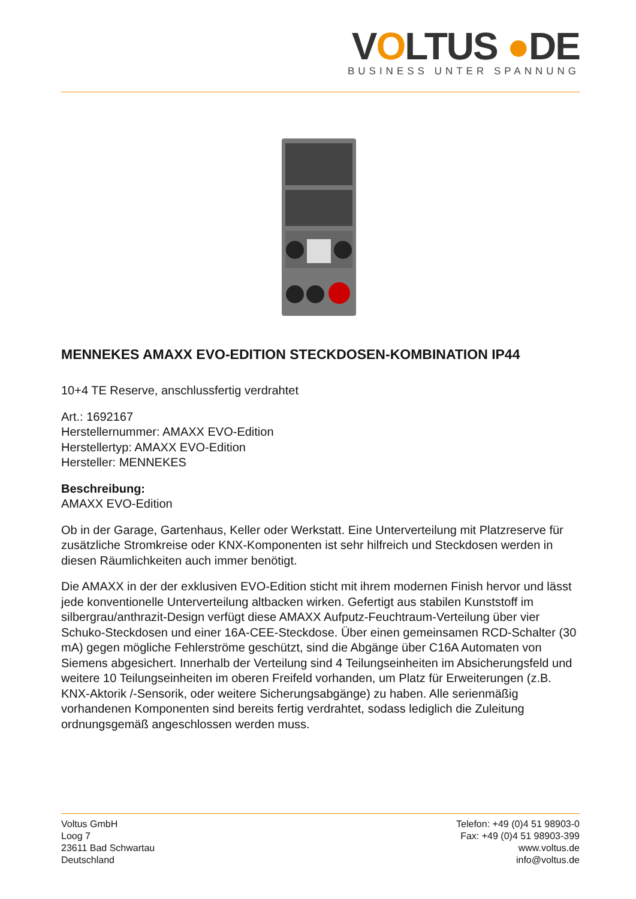VOLTUS ●DE
BUSINESS UNTER SPANNUNG
MENNEKES AMAXX EVO-EDITION STECKDOSEN-KOMBINATION IP44
10+4 TE Reserve, anschlussfertig verdrahtet
Art.: 1692167
Herstellernummer: AMAXX EVO-Edition
Herstellertyp: AMAXX EVO-Edition
Hersteller: MENNEKES
Beschreibung:
AMAXX EVO-Edition
Ob in der Garage, Gartenhaus, Keller oder Werkstatt. Eine Unterverteilung mit Platzreserve für zusätzliche Stromkreise oder KNX-Komponenten ist sehr hilfreich und Steckdosen werden in diesen Räumlichkeiten auch immer benötigt.
Die AMAXX in der der exklusiven EVO-Edition sticht mit ihrem modernen Finish hervor und lässt jede konventionelle Unterverteilung altbacken wirken. Gefertigt aus stabilen Kunststoff im silbergrau/anthrazit-Design verfügt diese AMAXX Aufputz-Feuchtraum-Verteilung über vier Schuko-Steckdosen und einer 16A-CEE-Steckdose. Über einen gemeinsamen RCD-Schalter (30 mA) gegen mögliche Fehlerströme geschützt, sind die Abgänge über C16A Automaten von Siemens abgesichert. Innerhalb der Verteilung sind 4 Teilungseinheiten im Absicherungsfeld und weitere 10 Teilungseinheiten im oberen Freifeld vorhanden, um Platz für Erweiterungen (z.B. KNX-Aktorik /-Sensorik, oder weitere Sicherungsabgänge) zu haben. Alle serienmäßig vorhandenen Komponenten sind bereits fertig verdrahtet, sodass lediglich die Zuleitung ordnungsgemäß angeschlossen werden muss.
Voltus GmbH
Loog 7
23611 Bad Schwartau
Deutschland
Telefon: +49 (0)4 51 98903-0
Fax: +49 (0)4 51 98903-399
www.voltus.de
info@voltus.de